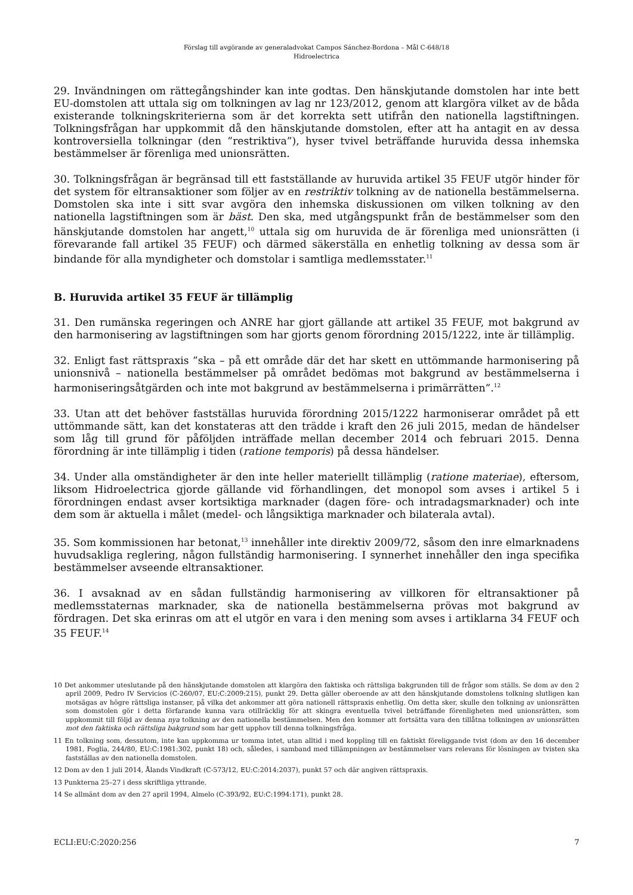Förslag till avgörande av generaladvokat Campos Sánchez-Bordona – Mål C-648/18
Hidroelectrica
29. Invändningen om rättegångshinder kan inte godtas. Den hänskjutande domstolen har inte bett EU-domstolen att uttala sig om tolkningen av lag nr 123/2012, genom att klargöra vilket av de båda existerande tolkningskriterierna som är det korrekta sett utifrån den nationella lagstiftningen. Tolkningsfrågan har uppkommit då den hänskjutande domstolen, efter att ha antagit en av dessa kontroversiella tolkningar (den ”restriktiva”), hyser tvivel beträffande huruvida dessa inhemska bestämmelser är förenliga med unionsrätten.
30. Tolkningsfrågan är begränsad till ett fastställande av huruvida artikel 35 FEUF utgör hinder för det system för eltransaktioner som följer av en restriktiv tolkning av de nationella bestämmelserna. Domstolen ska inte i sitt svar avgöra den inhemska diskussionen om vilken tolkning av den nationella lagstiftningen som är bäst. Den ska, med utgångspunkt från de bestämmelser som den hänskjutande domstolen har angett,<sup>10</sup> uttala sig om huruvida de är förenliga med unionsrätten (i förevarande fall artikel 35 FEUF) och därmed säkerställa en enhetlig tolkning av dessa som är bindande för alla myndigheter och domstolar i samtliga medlemsstater.<sup>11</sup>
B. Huruvida artikel 35 FEUF är tillämplig
31. Den rumänska regeringen och ANRE har gjort gällande att artikel 35 FEUF, mot bakgrund av den harmonisering av lagstiftningen som har gjorts genom förordning 2015/1222, inte är tillämplig.
32. Enligt fast rättspraxis ”ska – på ett område där det har skett en uttömmande harmonisering på unionsnivå – nationella bestämmelser på området bedömas mot bakgrund av bestämmelserna i harmoniseringsåtgärden och inte mot bakgrund av bestämmelserna i primärrätten”.<sup>12</sup>
33. Utan att det behöver fastställas huruvida förordning 2015/1222 harmoniserar området på ett uttömmande sätt, kan det konstateras att den trädde i kraft den 26 juli 2015, medan de händelser som låg till grund för påföljden inträffade mellan december 2014 och februari 2015. Denna förordning är inte tillämplig i tiden (ratione temporis) på dessa händelser.
34. Under alla omständigheter är den inte heller materiellt tillämplig (ratione materiae), eftersom, liksom Hidroelectrica gjorde gällande vid förhandlingen, det monopol som avses i artikel 5 i förordningen endast avser kortsiktiga marknader (dagen före- och intradagsmarknader) och inte dem som är aktuella i målet (medel- och långsiktiga marknader och bilaterala avtal).
35. Som kommissionen har betonat,<sup>13</sup> innehåller inte direktiv 2009/72, såsom den inre elmarknadens huvudsakliga reglering, någon fullständig harmonisering. I synnerhet innehåller den inga specifika bestämmelser avseende eltransaktioner.
36. I avsaknad av en sådan fullständig harmonisering av villkoren för eltransaktioner på medlemsstaternas marknader, ska de nationella bestämmelserna prövas mot bakgrund av fördragen. Det ska erinras om att el utgör en vara i den mening som avses i artiklarna 34 FEUF och 35 FEUF.<sup>14</sup>
10 Det ankommer uteslutande på den hänskjutande domstolen att klargöra den faktiska och rättsliga bakgrunden till de frågor som ställs. Se dom av den 2 april 2009, Pedro IV Servicios (C-260/07, EU:C:2009:215), punkt 29. Detta gäller oberoende av att den hänskjutande domstolens tolkning slutligen kan motsägas av högre rättsliga instanser, på vilka det ankommer att göra nationell rättspraxis enhetlig. Om detta sker, skulle den tolkning av unionsrätten som domstolen gör i detta förfarande kunna vara otillräcklig för att skingra eventuella tvivel beträffande förenligheten med unionsrätten, som uppkommit till följd av denna nya tolkning av den nationella bestämmelsen. Men den kommer att fortsätta vara den tillåtna tolkningen av unionsrätten mot den faktiska och rättsliga bakgrund som har gett upphov till denna tolkningsfråga.
11 En tolkning som, dessutom, inte kan uppkomma ur tomma intet, utan alltid i med koppling till en faktiskt föreliggande tvist (dom av den 16 december 1981, Foglia, 244/80, EU:C:1981:302, punkt 18) och, således, i samband med tillämpningen av bestämmelser vars relevans för lösningen av tvisten ska fastställas av den nationella domstolen.
12 Dom av den 1 juli 2014, Ålands Vindkraft (C-573/12, EU:C:2014:2037), punkt 57 och där angiven rättspraxis.
13 Punkterna 25–27 i dess skriftliga yttrande.
14 Se allmänt dom av den 27 april 1994, Almelo (C-393/92, EU:C:1994:171), punkt 28.
ECLI:EU:C:2020:256 7